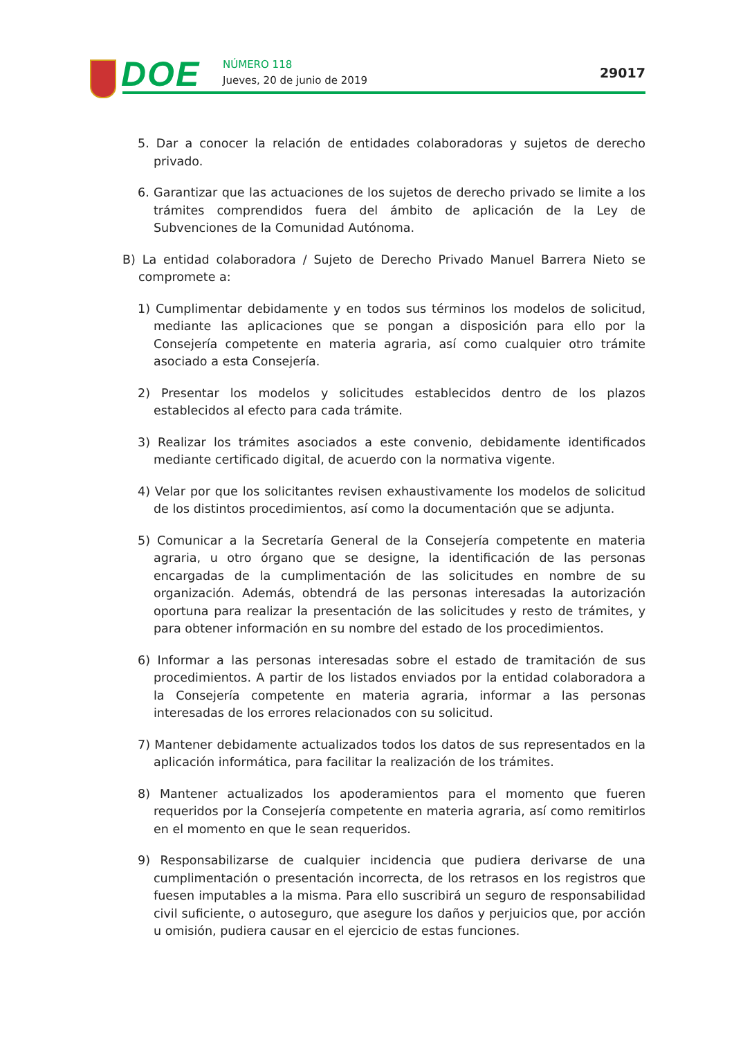DOE NÚMERO 118
Jueves, 20 de junio de 2019 29017
5. Dar a conocer la relación de entidades colaboradoras y sujetos de derecho privado.
6. Garantizar que las actuaciones de los sujetos de derecho privado se limite a los trámites comprendidos fuera del ámbito de aplicación de la Ley de Subvenciones de la Comunidad Autónoma.
B) La entidad colaboradora / Sujeto de Derecho Privado Manuel Barrera Nieto se compromete a:
1) Cumplimentar debidamente y en todos sus términos los modelos de solicitud, mediante las aplicaciones que se pongan a disposición para ello por la Consejería competente en materia agraria, así como cualquier otro trámite asociado a esta Consejería.
2) Presentar los modelos y solicitudes establecidos dentro de los plazos establecidos al efecto para cada trámite.
3) Realizar los trámites asociados a este convenio, debidamente identificados mediante certificado digital, de acuerdo con la normativa vigente.
4) Velar por que los solicitantes revisen exhaustivamente los modelos de solicitud de los distintos procedimientos, así como la documentación que se adjunta.
5) Comunicar a la Secretaría General de la Consejería competente en materia agraria, u otro órgano que se designe, la identificación de las personas encargadas de la cumplimentación de las solicitudes en nombre de su organización. Además, obtendrá de las personas interesadas la autorización oportuna para realizar la presentación de las solicitudes y resto de trámites, y para obtener información en su nombre del estado de los procedimientos.
6) Informar a las personas interesadas sobre el estado de tramitación de sus procedimientos. A partir de los listados enviados por la entidad colaboradora a la Consejería competente en materia agraria, informar a las personas interesadas de los errores relacionados con su solicitud.
7) Mantener debidamente actualizados todos los datos de sus representados en la aplicación informática, para facilitar la realización de los trámites.
8) Mantener actualizados los apoderamientos para el momento que fueren requeridos por la Consejería competente en materia agraria, así como remitirlos en el momento en que le sean requeridos.
9) Responsabilizarse de cualquier incidencia que pudiera derivarse de una cumplimentación o presentación incorrecta, de los retrasos en los registros que fuesen imputables a la misma. Para ello suscribirá un seguro de responsabilidad civil suficiente, o autoseguro, que asegure los daños y perjuicios que, por acción u omisión, pudiera causar en el ejercicio de estas funciones.